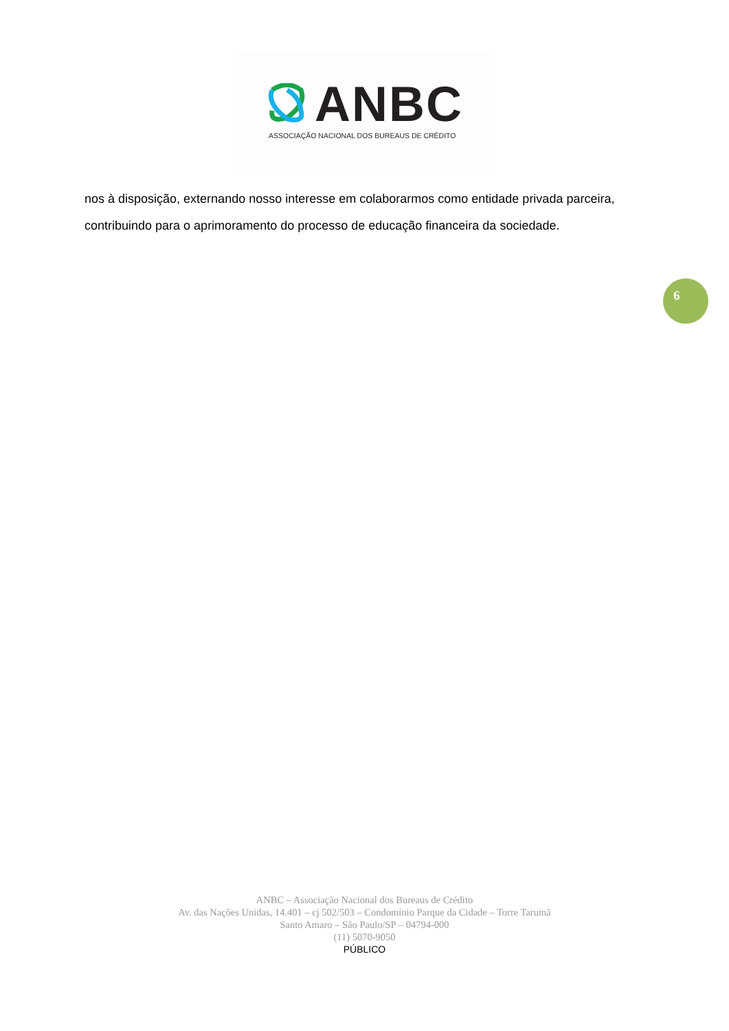ANBC
ASSOCIAÇÃO NACIONAL DOS BUREAUS DE CRÉDITO
nos à disposição, externando nosso interesse em colaborarmos como entidade privada parceira, contribuindo para o aprimoramento do processo de educação financeira da sociedade.
6
ANBC – Associação Nacional dos Bureaus de Crédito
Av. das Nações Unidas, 14.401 – cj 502/503 – Condomínio Parque da Cidade – Torre Tarumã
Santo Amaro – São Paulo/SP – 04794-000
(11) 5070-9050
PÚBLICO